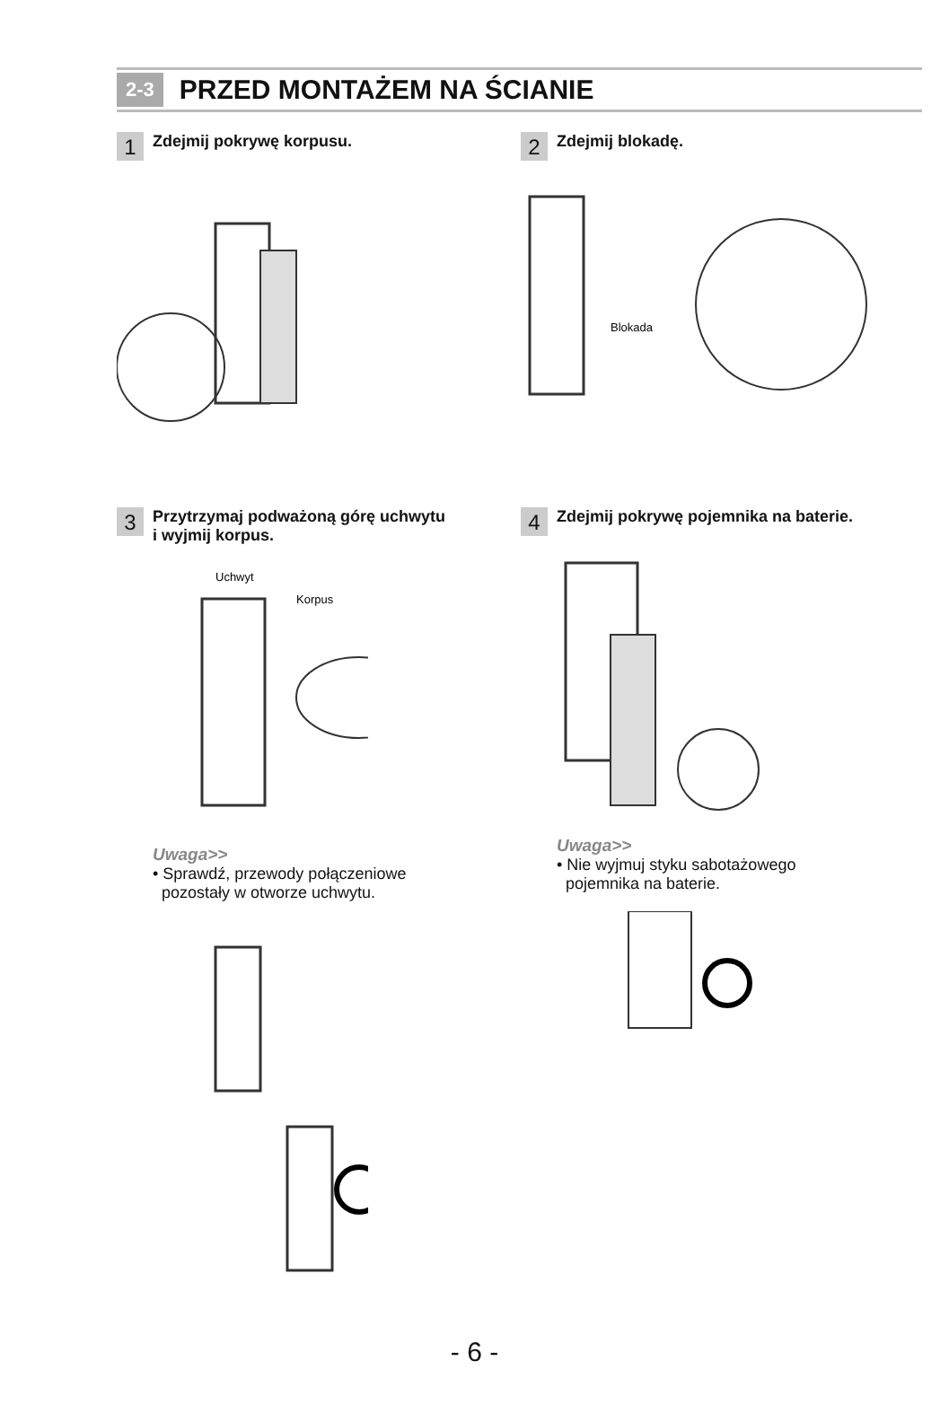2-3 PRZED MONTAŻEM NA ŚCIANIE
1 Zdejmij pokrywę korpusu.
2 Zdejmij blokadę.
Blokada
3 Przytrzymaj podważoną górę uchwytu
i wyjmij korpus.
Uchwyt
Korpus
Uwaga>>
• Sprawdź, przewody połączeniowe
pozostały w otworze uchwytu.
4 Zdejmij pokrywę pojemnika na baterie.
Uwaga>>
• Nie wyjmuj styku sabotażowego
pojemnika na baterie.
- 6 -